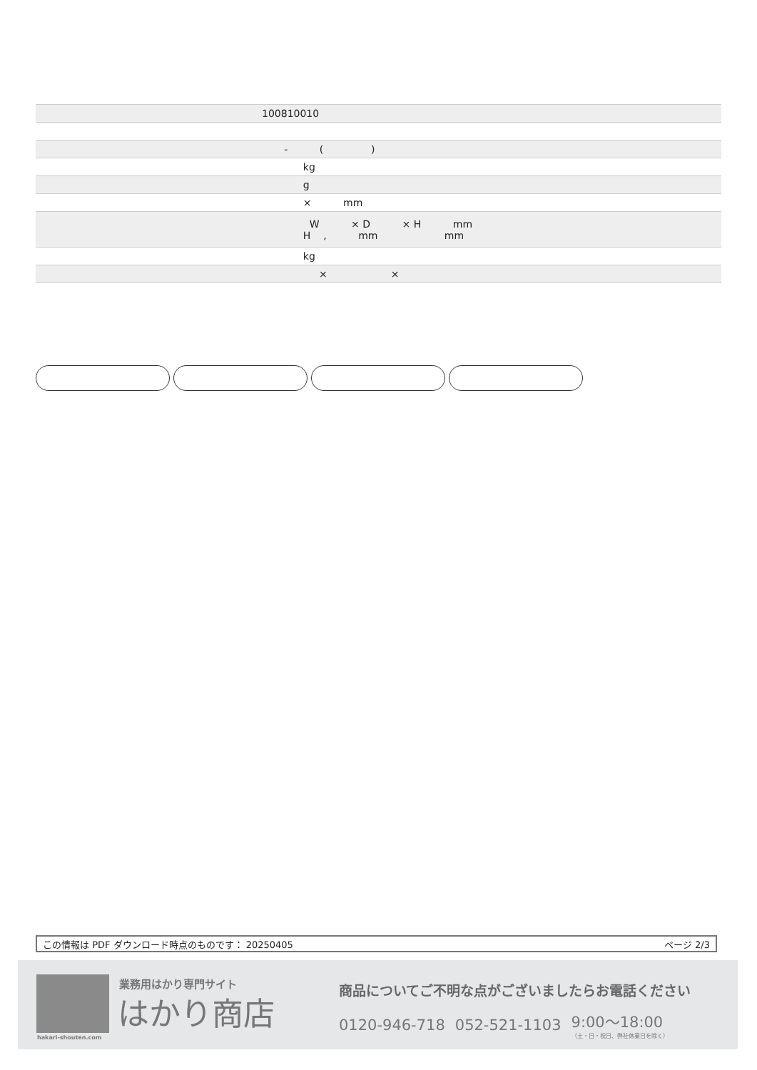| | 100810010 |
| | - ( ) |
| | kg |
| | g |
| | × mm |
| | W × D × H mm H , mm mm |
| | kg |
| | × × |
この情報は PDF ダウンロード時点のものです： 20250405 ページ 2/3
hakari-shouten.com
業務用はかり専門サイト
はかり商店
商品についてご不明な点がございましたらお電話ください
0120-946-718 052-521-1103 9:00〜18:00
（土・日・祝日、弊社休業日を除く）